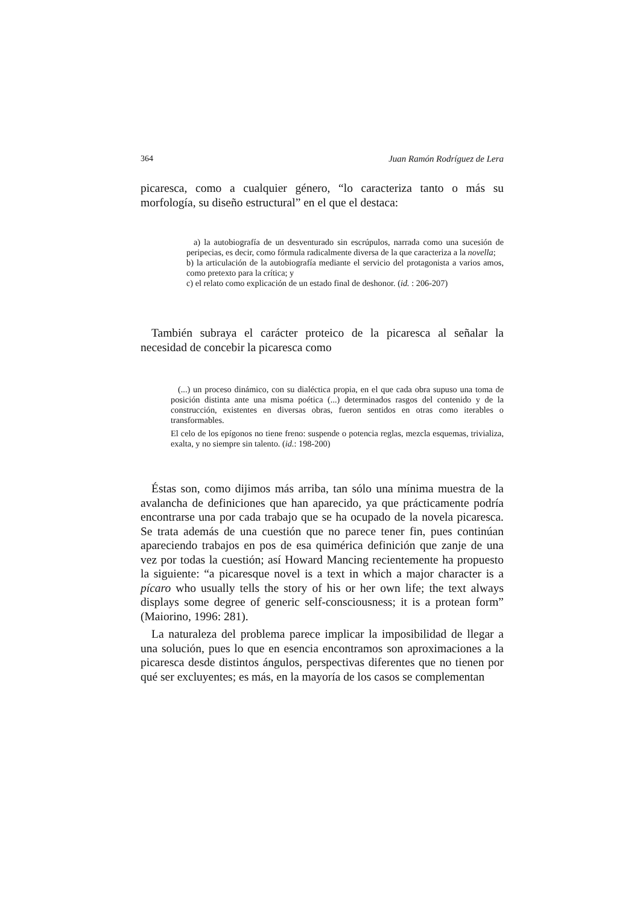364 Juan Ramón Rodríguez de Lera
picaresca, como a cualquier género, “lo caracteriza tanto o más su morfología, su diseño estructural” en el que el destaca:
a) la autobiografía de un desventurado sin escrúpulos, narrada como una sucesión de peripecias, es decir, como fórmula radicalmente diversa de la que caracteriza a la novella;
b) la articulación de la autobiografía mediante el servicio del protagonista a varios amos, como pretexto para la crítica; y
c) el relato como explicación de un estado final de deshonor. (id. : 206-207)
También subraya el carácter proteico de la picaresca al señalar la necesidad de concebir la picaresca como
(...) un proceso dinámico, con su dialéctica propia, en el que cada obra supuso una toma de posición distinta ante una misma poética (...) determinados rasgos del contenido y de la construcción, existentes en diversas obras, fueron sentidos en otras como iterables o transformables.
El celo de los epígonos no tiene freno: suspende o potencia reglas, mezcla esquemas, trivializa, exalta, y no siempre sin talento. (id.: 198-200)
Éstas son, como dijimos más arriba, tan sólo una mínima muestra de la avalancha de definiciones que han aparecido, ya que prácticamente podría encontrarse una por cada trabajo que se ha ocupado de la novela picaresca. Se trata además de una cuestión que no parece tener fin, pues continúan apareciendo trabajos en pos de esa quimérica definición que zanje de una vez por todas la cuestión; así Howard Mancing recientemente ha propuesto la siguiente: “a picaresque novel is a text in which a major character is a pícaro who usually tells the story of his or her own life; the text always displays some degree of generic self-consciousness; it is a protean form” (Maiorino, 1996: 281).
La naturaleza del problema parece implicar la imposibilidad de llegar a una solución, pues lo que en esencia encontramos son aproximaciones a la picaresca desde distintos ángulos, perspectivas diferentes que no tienen por qué ser excluyentes; es más, en la mayoría de los casos se complementan